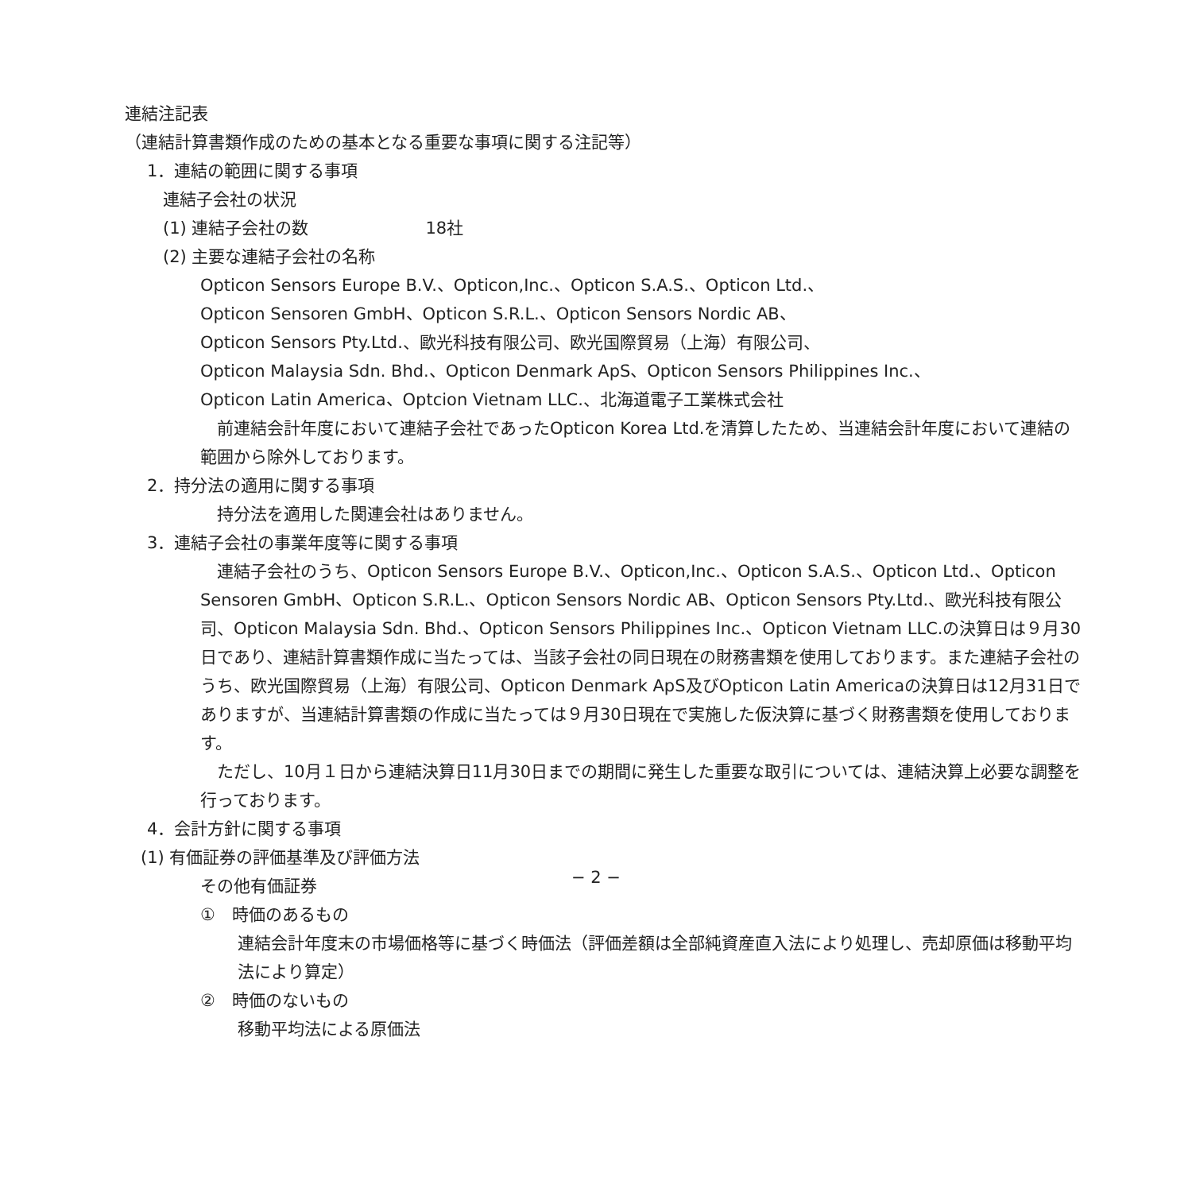連結注記表
（連結計算書類作成のための基本となる重要な事項に関する注記等）
1．連結の範囲に関する事項
連結子会社の状況
(1) 連結子会社の数　　　　　　　18社
(2) 主要な連結子会社の名称
Opticon Sensors Europe B.V.、Opticon,Inc.、Opticon S.A.S.、Opticon Ltd.、
Opticon Sensoren GmbH、Opticon S.R.L.、Opticon Sensors Nordic AB、
Opticon Sensors Pty.Ltd.、歐光科技有限公司、欧光国際貿易（上海）有限公司、
Opticon Malaysia Sdn. Bhd.、Opticon Denmark ApS、Opticon Sensors Philippines Inc.、
Opticon Latin America、Optcion Vietnam LLC.、北海道電子工業株式会社
　前連結会計年度において連結子会社であったOpticon Korea Ltd.を清算したため、当連結会計年度において連結の範囲から除外しております。
2．持分法の適用に関する事項
　持分法を適用した関連会社はありません。
3．連結子会社の事業年度等に関する事項
　連結子会社のうち、Opticon Sensors Europe B.V.、Opticon,Inc.、Opticon S.A.S.、Opticon Ltd.、Opticon Sensoren GmbH、Opticon S.R.L.、Opticon Sensors Nordic AB、Opticon Sensors Pty.Ltd.、歐光科技有限公司、Opticon Malaysia Sdn. Bhd.、Opticon Sensors Philippines Inc.、Opticon Vietnam LLC.の決算日は９月30日であり、連結計算書類作成に当たっては、当該子会社の同日現在の財務書類を使用しております。また連結子会社のうち、欧光国際貿易（上海）有限公司、Opticon Denmark ApS及びOpticon Latin Americaの決算日は12月31日でありますが、当連結計算書類の作成に当たっては９月30日現在で実施した仮決算に基づく財務書類を使用しております。
　ただし、10月１日から連結決算日11月30日までの期間に発生した重要な取引については、連結決算上必要な調整を行っております。
4．会計方針に関する事項
(1) 有価証券の評価基準及び評価方法
その他有価証券
①　時価のあるもの
連結会計年度末の市場価格等に基づく時価法（評価差額は全部純資産直入法により処理し、売却原価は移動平均法により算定）
②　時価のないもの
移動平均法による原価法
− 2 −